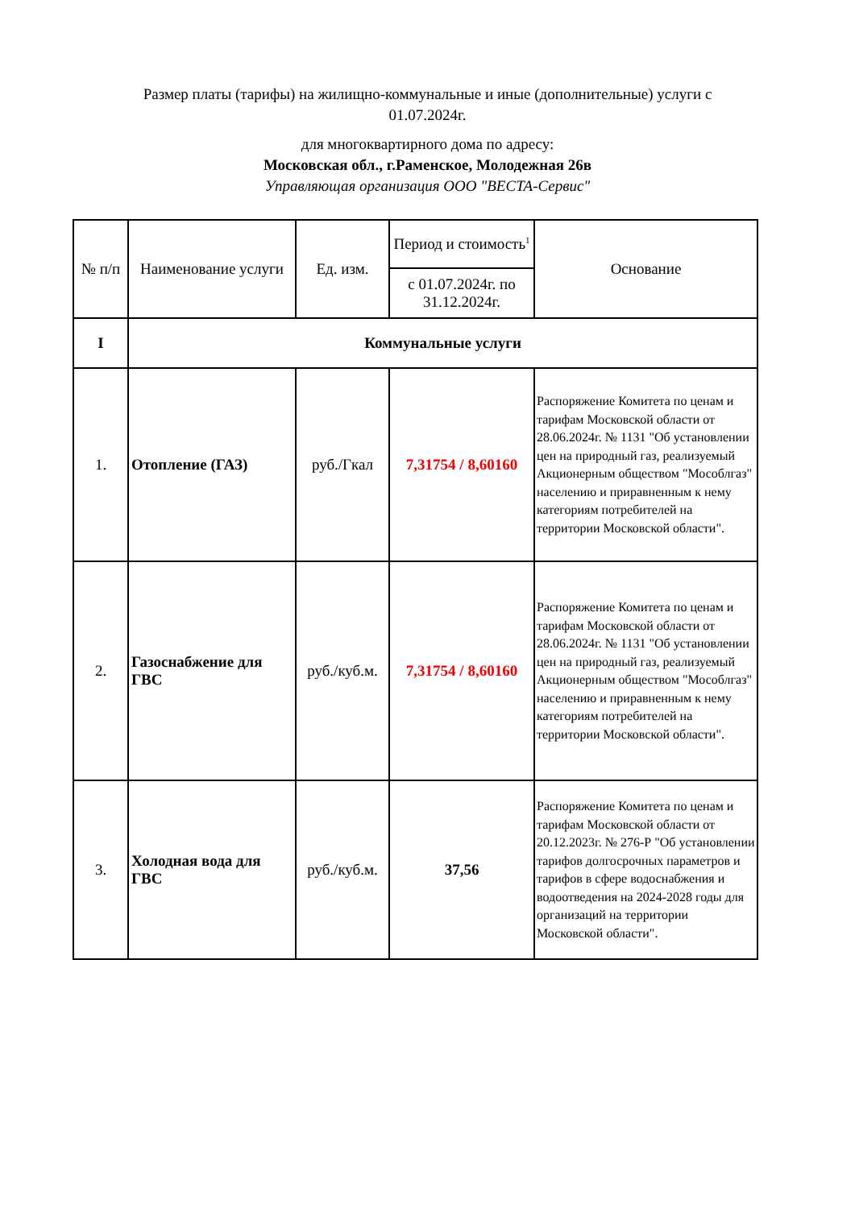Размер платы (тарифы) на жилищно-коммунальные и иные (дополнительные) услуги с
01.07.2024г.
для многоквартирного дома по адресу:
Московская обл., г.Раменское, Молодежная 26в
Управляющая организация ООО "ВЕСТА-Сервис"
| № п/п | Наименование услуги | Ед. изм. | Период и стоимость<sup>1</sup> | Основание |
| --- | --- | --- | --- | --- |
| | | | с 01.07.2024г. по 31.12.2024г. | |
| I | Коммунальные услуги | | | |
| 1. | Отопление (ГАЗ) | руб./Гкал | 7,31754 / 8,60160 | Распоряжение Комитета по ценам и тарифам Московской области от 28.06.2024г. № 1131 "Об установлении цен на природный газ, реализуемый Акционерным обществом "Мособлгаз" населению и приравненным к нему категориям потребителей на территории Московской области". |
| 2. | Газоснабжение для ГВС | руб./куб.м. | 7,31754 / 8,60160 | Распоряжение Комитета по ценам и тарифам Московской области от 28.06.2024г. № 1131 "Об установлении цен на природный газ, реализуемый Акционерным обществом "Мособлгаз" населению и приравненным к нему категориям потребителей на территории Московской области". |
| 3. | Холодная вода для ГВС | руб./куб.м. | 37,56 | Распоряжение Комитета по ценам и тарифам Московской области от 20.12.2023г. № 276-Р "Об установлении тарифов долгосрочных параметров и тарифов в сфере водоснабжения и водоотведения на 2024-2028 годы для организаций на территории Московской области". |